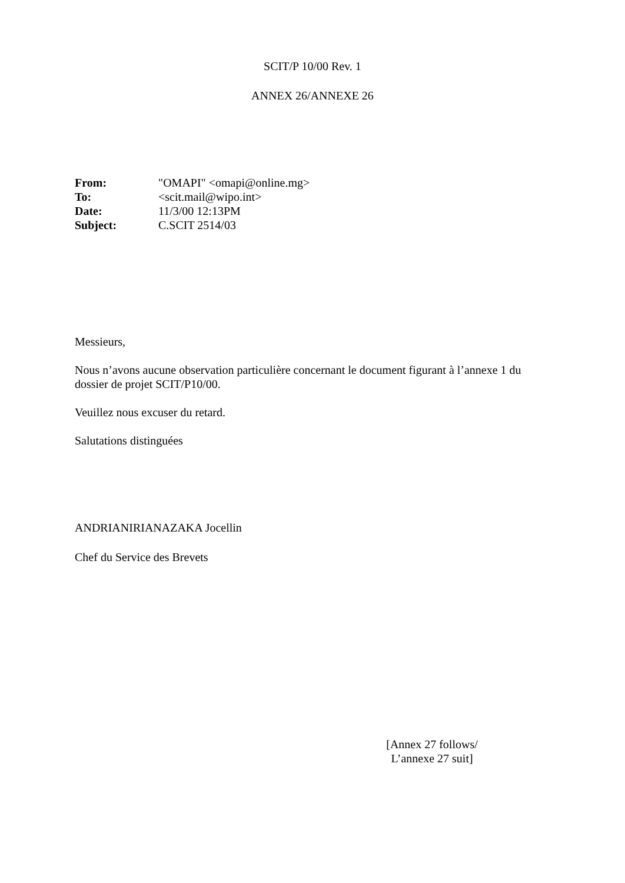SCIT/P 10/00 Rev. 1
ANNEX 26/ANNEXE 26
| From: | "OMAPI" <omapi@online.mg> |
| To: | <scit.mail@wipo.int> |
| Date: | 11/3/00 12:13PM |
| Subject: | C.SCIT 2514/03 |
Messieurs,
Nous n’avons aucune observation particulière concernant le document figurant à l’annexe 1 du dossier de projet SCIT/P10/00.
Veuillez nous excuser du retard.
Salutations distinguées
ANDRIANIRIANAZAKA Jocellin
Chef du Service des Brevets
[Annex 27 follows/
L’annexe 27 suit]